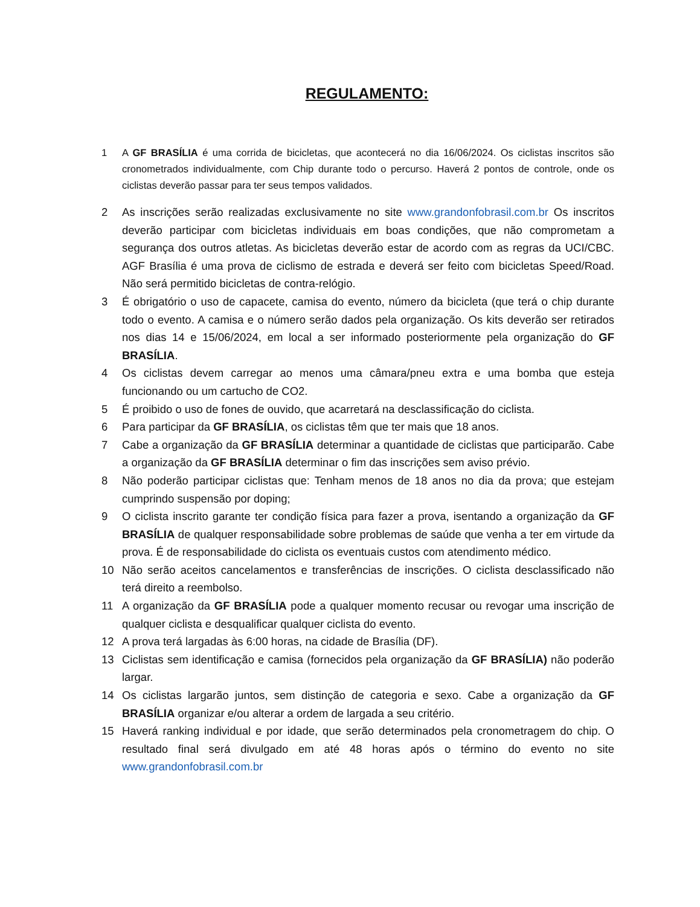REGULAMENTO:
1 A GF BRASÍLIA é uma corrida de bicicletas, que acontecerá no dia 16/06/2024. Os ciclistas inscritos são cronometrados individualmente, com Chip durante todo o percurso. Haverá 2 pontos de controle, onde os ciclistas deverão passar para ter seus tempos validados.
2 As inscrições serão realizadas exclusivamente no site www.grandonfobrasil.com.br Os inscritos deverão participar com bicicletas individuais em boas condições, que não comprometam a segurança dos outros atletas. As bicicletas deverão estar de acordo com as regras da UCI/CBC. AGF Brasília é uma prova de ciclismo de estrada e deverá ser feito com bicicletas Speed/Road. Não será permitido bicicletas de contra-relógio.
3 É obrigatório o uso de capacete, camisa do evento, número da bicicleta (que terá o chip durante todo o evento. A camisa e o número serão dados pela organização. Os kits deverão ser retirados nos dias 14 e 15/06/2024, em local a ser informado posteriormente pela organização do GF BRASÍLIA.
4 Os ciclistas devem carregar ao menos uma câmara/pneu extra e uma bomba que esteja funcionando ou um cartucho de CO2.
5 É proibido o uso de fones de ouvido, que acarretará na desclassificação do ciclista.
6 Para participar da GF BRASÍLIA, os ciclistas têm que ter mais que 18 anos.
7 Cabe a organização da GF BRASÍLIA determinar a quantidade de ciclistas que participarão. Cabe a organização da GF BRASÍLIA determinar o fim das inscrições sem aviso prévio.
8 Não poderão participar ciclistas que: Tenham menos de 18 anos no dia da prova; que estejam cumprindo suspensão por doping;
9 O ciclista inscrito garante ter condição física para fazer a prova, isentando a organização da GF BRASÍLIA de qualquer responsabilidade sobre problemas de saúde que venha a ter em virtude da prova. É de responsabilidade do ciclista os eventuais custos com atendimento médico.
10 Não serão aceitos cancelamentos e transferências de inscrições. O ciclista desclassificado não terá direito a reembolso.
11 A organização da GF BRASÍLIA pode a qualquer momento recusar ou revogar uma inscrição de qualquer ciclista e desqualificar qualquer ciclista do evento.
12 A prova terá largadas às 6:00 horas, na cidade de Brasília (DF).
13 Ciclistas sem identificação e camisa (fornecidos pela organização da GF BRASÍLIA) não poderão largar.
14 Os ciclistas largarão juntos, sem distinção de categoria e sexo. Cabe a organização da GF BRASÍLIA organizar e/ou alterar a ordem de largada a seu critério.
15 Haverá ranking individual e por idade, que serão determinados pela cronometragem do chip. O resultado final será divulgado em até 48 horas após o término do evento no site www.grandonfobrasil.com.br